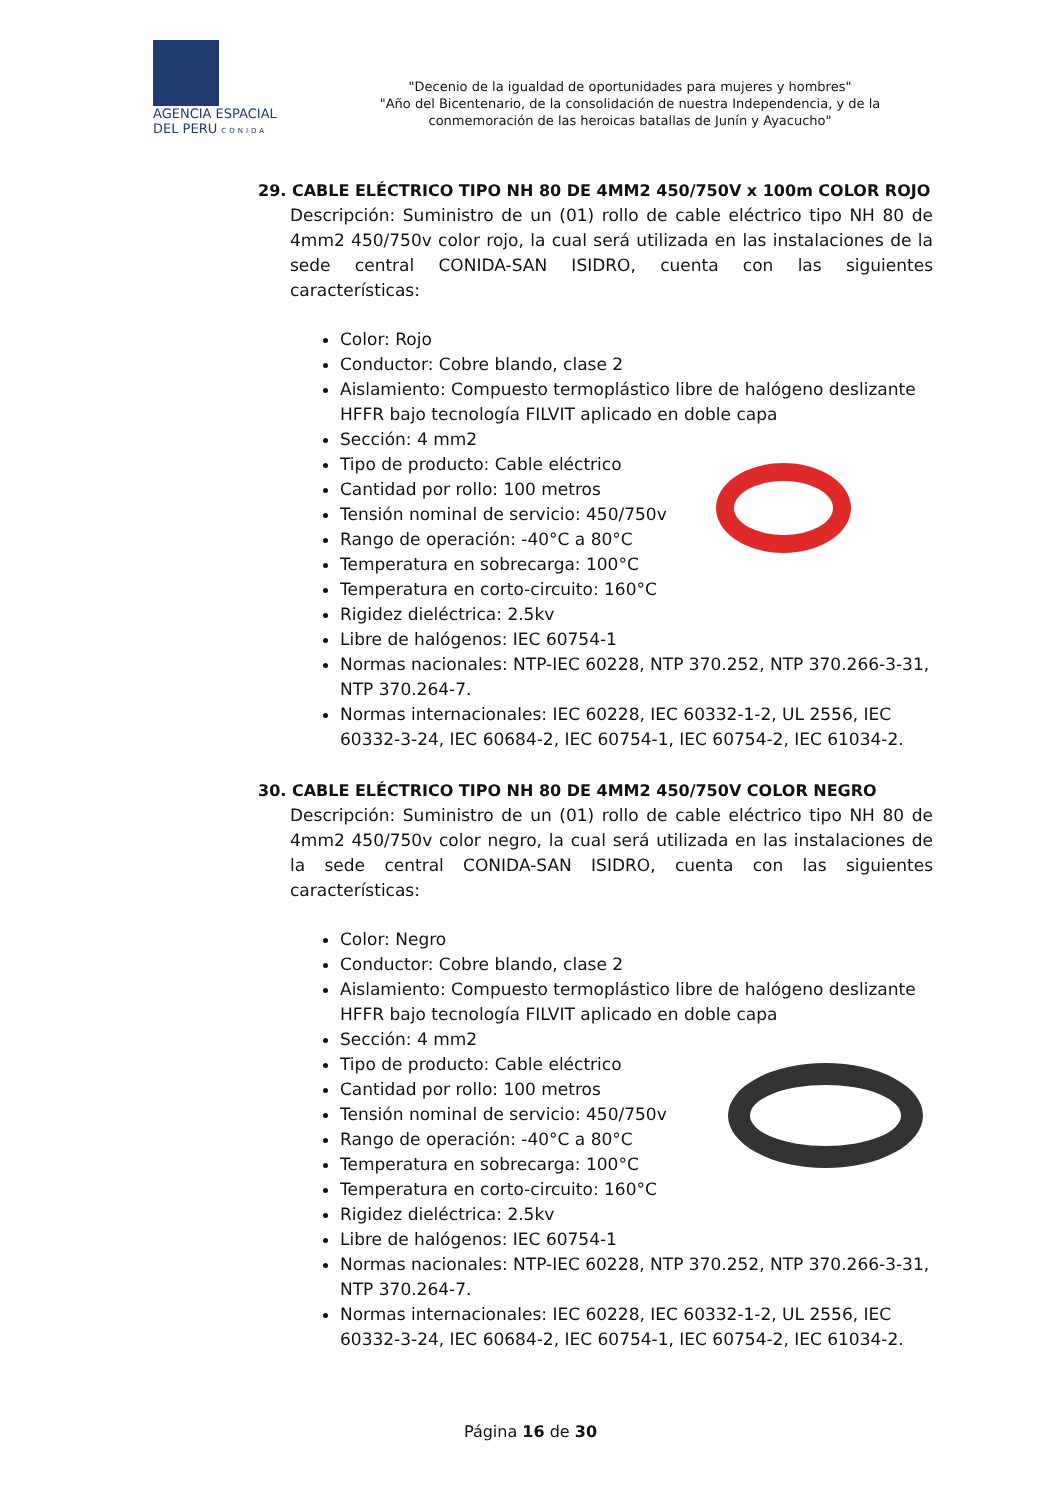AGENCIA ESPACIAL
DEL PERU CONIDA
"Decenio de la igualdad de oportunidades para mujeres y hombres"
"Año del Bicentenario, de la consolidación de nuestra Independencia, y de la conmemoración de las heroicas batallas de Junín y Ayacucho"
29. CABLE ELÉCTRICO TIPO NH 80 DE 4MM2 450/750V x 100m COLOR ROJO
Descripción: Suministro de un (01) rollo de cable eléctrico tipo NH 80 de 4mm2 450/750v color rojo, la cual será utilizada en las instalaciones de la sede central CONIDA-SAN ISIDRO, cuenta con las siguientes características:
Color: Rojo
Conductor: Cobre blando, clase 2
Aislamiento: Compuesto termoplástico libre de halógeno deslizante HFFR bajo tecnología FILVIT aplicado en doble capa
Sección: 4 mm2
Tipo de producto: Cable eléctrico
Cantidad por rollo: 100 metros
Tensión nominal de servicio: 450/750v
Rango de operación: -40°C a 80°C
Temperatura en sobrecarga: 100°C
Temperatura en corto-circuito: 160°C
Rigidez dieléctrica: 2.5kv
Libre de halógenos: IEC 60754-1
Normas nacionales: NTP-IEC 60228, NTP 370.252, NTP 370.266-3-31, NTP 370.264-7.
Normas internacionales: IEC 60228, IEC 60332-1-2, UL 2556, IEC 60332-3-24, IEC 60684-2, IEC 60754-1, IEC 60754-2, IEC 61034-2.
30. CABLE ELÉCTRICO TIPO NH 80 DE 4MM2 450/750V COLOR NEGRO
Descripción: Suministro de un (01) rollo de cable eléctrico tipo NH 80 de 4mm2 450/750v color negro, la cual será utilizada en las instalaciones de la sede central CONIDA-SAN ISIDRO, cuenta con las siguientes características:
Color: Negro
Conductor: Cobre blando, clase 2
Aislamiento: Compuesto termoplástico libre de halógeno deslizante HFFR bajo tecnología FILVIT aplicado en doble capa
Sección: 4 mm2
Tipo de producto: Cable eléctrico
Cantidad por rollo: 100 metros
Tensión nominal de servicio: 450/750v
Rango de operación: -40°C a 80°C
Temperatura en sobrecarga: 100°C
Temperatura en corto-circuito: 160°C
Rigidez dieléctrica: 2.5kv
Libre de halógenos: IEC 60754-1
Normas nacionales: NTP-IEC 60228, NTP 370.252, NTP 370.266-3-31, NTP 370.264-7.
Normas internacionales: IEC 60228, IEC 60332-1-2, UL 2556, IEC 60332-3-24, IEC 60684-2, IEC 60754-1, IEC 60754-2, IEC 61034-2.
Página 16 de 30